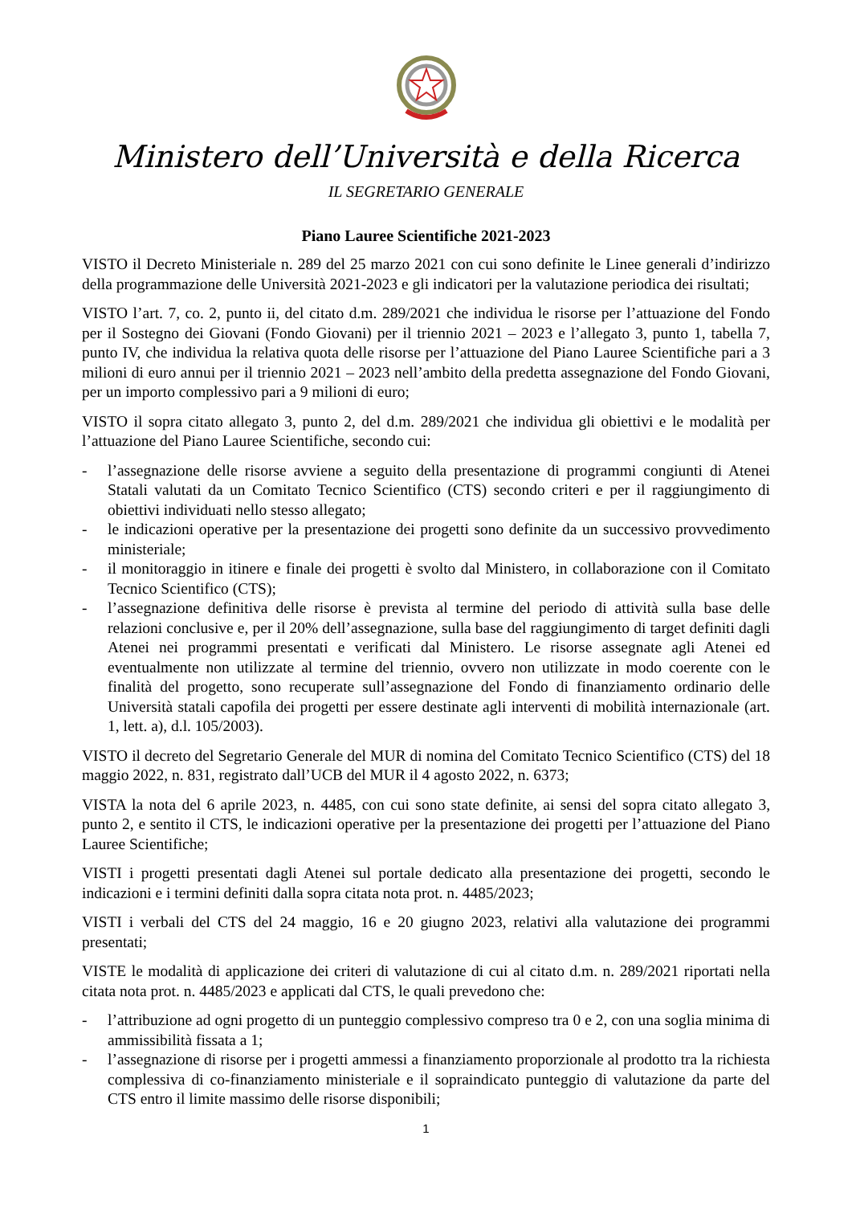Ministero dell’Università e della Ricerca
IL SEGRETARIO GENERALE
Piano Lauree Scientifiche 2021-2023
VISTO il Decreto Ministeriale n. 289 del 25 marzo 2021 con cui sono definite le Linee generali d’indirizzo della programmazione delle Università 2021-2023 e gli indicatori per la valutazione periodica dei risultati;
VISTO l’art. 7, co. 2, punto ii, del citato d.m. 289/2021 che individua le risorse per l’attuazione del Fondo per il Sostegno dei Giovani (Fondo Giovani) per il triennio 2021 – 2023 e l’allegato 3, punto 1, tabella 7, punto IV, che individua la relativa quota delle risorse per l’attuazione del Piano Lauree Scientifiche pari a 3 milioni di euro annui per il triennio 2021 – 2023 nell’ambito della predetta assegnazione del Fondo Giovani, per un importo complessivo pari a 9 milioni di euro;
VISTO il sopra citato allegato 3, punto 2, del d.m. 289/2021 che individua gli obiettivi e le modalità per l’attuazione del Piano Lauree Scientifiche, secondo cui:
- l’assegnazione delle risorse avviene a seguito della presentazione di programmi congiunti di Atenei Statali valutati da un Comitato Tecnico Scientifico (CTS) secondo criteri e per il raggiungimento di obiettivi individuati nello stesso allegato;
- le indicazioni operative per la presentazione dei progetti sono definite da un successivo provvedimento ministeriale;
- il monitoraggio in itinere e finale dei progetti è svolto dal Ministero, in collaborazione con il Comitato Tecnico Scientifico (CTS);
- l’assegnazione definitiva delle risorse è prevista al termine del periodo di attività sulla base delle relazioni conclusive e, per il 20% dell’assegnazione, sulla base del raggiungimento di target definiti dagli Atenei nei programmi presentati e verificati dal Ministero. Le risorse assegnate agli Atenei ed eventualmente non utilizzate al termine del triennio, ovvero non utilizzate in modo coerente con le finalità del progetto, sono recuperate sull’assegnazione del Fondo di finanziamento ordinario delle Università statali capofila dei progetti per essere destinate agli interventi di mobilità internazionale (art. 1, lett. a), d.l. 105/2003).
VISTO il decreto del Segretario Generale del MUR di nomina del Comitato Tecnico Scientifico (CTS) del 18 maggio 2022, n. 831, registrato dall’UCB del MUR il 4 agosto 2022, n. 6373;
VISTA la nota del 6 aprile 2023, n. 4485, con cui sono state definite, ai sensi del sopra citato allegato 3, punto 2, e sentito il CTS, le indicazioni operative per la presentazione dei progetti per l’attuazione del Piano Lauree Scientifiche;
VISTI i progetti presentati dagli Atenei sul portale dedicato alla presentazione dei progetti, secondo le indicazioni e i termini definiti dalla sopra citata nota prot. n. 4485/2023;
VISTI i verbali del CTS del 24 maggio, 16 e 20 giugno 2023, relativi alla valutazione dei programmi presentati;
VISTE le modalità di applicazione dei criteri di valutazione di cui al citato d.m. n. 289/2021 riportati nella citata nota prot. n. 4485/2023 e applicati dal CTS, le quali prevedono che:
- l’attribuzione ad ogni progetto di un punteggio complessivo compreso tra 0 e 2, con una soglia minima di ammissibilità fissata a 1;
- l’assegnazione di risorse per i progetti ammessi a finanziamento proporzionale al prodotto tra la richiesta complessiva di co-finanziamento ministeriale e il sopraindicato punteggio di valutazione da parte del CTS entro il limite massimo delle risorse disponibili;
1